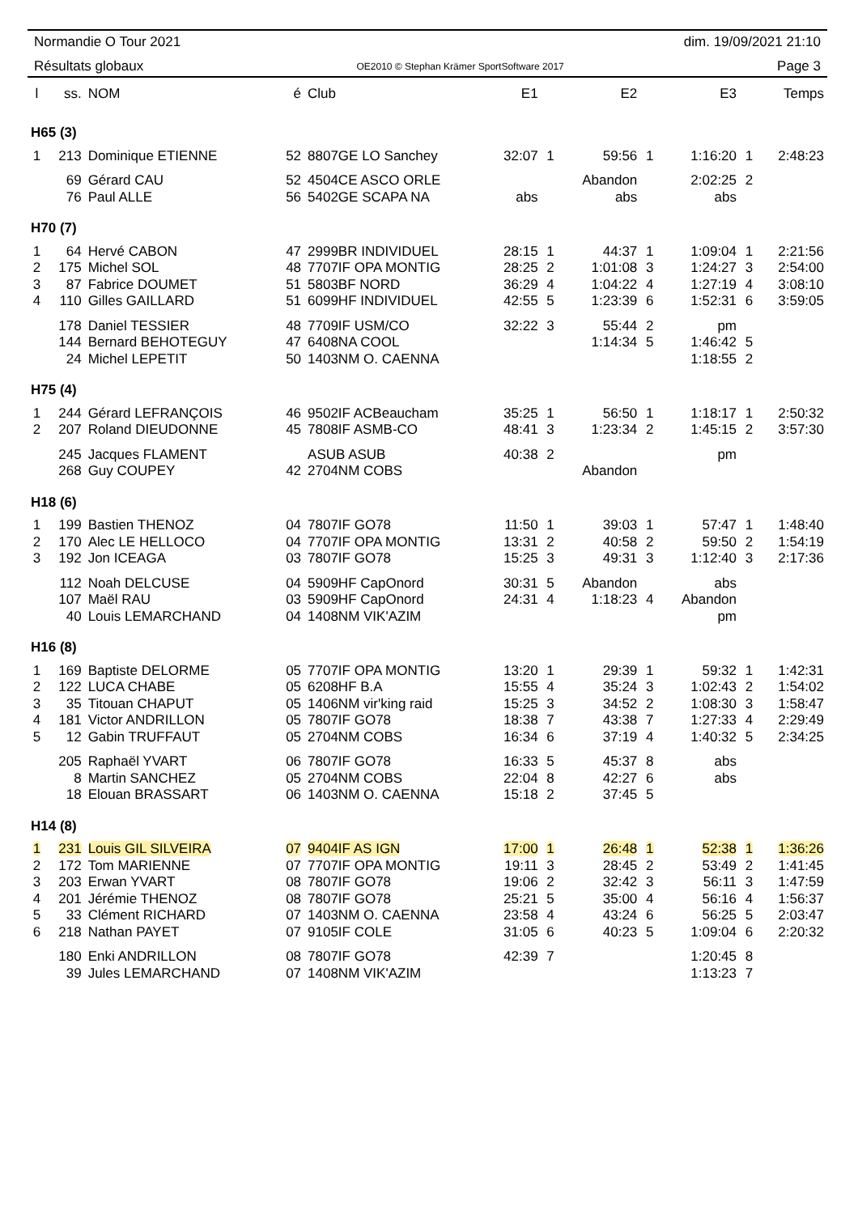Normandie O Tour 2021 dim. 19/09/2021 21:10
Résultats globaux OE2010 © Stephan Krämer SportSoftware 2017 Page 3
| l | ss. | NOM | é | Club | E1 | | E2 | | E3 | | Temps |
| --- | --- | --- | --- | --- | --- | --- | --- | --- | --- | --- | --- |
| H65 (3) | | | | | | | | | | | |
| 1 | 213 | Dominique ETIENNE | 52 | 8807GE LO Sanchey | 32:07 | 1 | 59:56 | 1 | 1:16:20 | 1 | 2:48:23 |
| | 69 | Gérard CAU | 52 | 4504CE ASCO ORLE | | | Abandon | | 2:02:25 | 2 | |
| | 76 | Paul ALLE | 56 | 5402GE SCAPA NA | abs | | abs | | abs | | |
| H70 (7) | | | | | | | | | | | |
| 1 | 64 | Hervé CABON | 47 | 2999BR INDIVIDUEL | 28:15 | 1 | 44:37 | 1 | 1:09:04 | 1 | 2:21:56 |
| 2 | 175 | Michel SOL | 48 | 7707IF OPA MONTIG | 28:25 | 2 | 1:01:08 | 3 | 1:24:27 | 3 | 2:54:00 |
| 3 | 87 | Fabrice DOUMET | 51 | 5803BF NORD | 36:29 | 4 | 1:04:22 | 4 | 1:27:19 | 4 | 3:08:10 |
| 4 | 110 | Gilles GAILLARD | 51 | 6099HF INDIVIDUEL | 42:55 | 5 | 1:23:39 | 6 | 1:52:31 | 6 | 3:59:05 |
| | 178 | Daniel TESSIER | 48 | 7709IF USM/CO | 32:22 | 3 | 55:44 | 2 | pm | | |
| | 144 | Bernard BEHOTEGUY | 47 | 6408NA COOL | | | 1:14:34 | 5 | 1:46:42 | 5 | |
| | 24 | Michel LEPETIT | 50 | 1403NM O. CAENNA | | | | | 1:18:55 | 2 | |
| H75 (4) | | | | | | | | | | | |
| 1 | 244 | Gérard LEFRANÇOIS | 46 | 9502IF ACBeaucham | 35:25 | 1 | 56:50 | 1 | 1:18:17 | 1 | 2:50:32 |
| 2 | 207 | Roland DIEUDONNE | 45 | 7808IF ASMB-CO | 48:41 | 3 | 1:23:34 | 2 | 1:45:15 | 2 | 3:57:30 |
| | 245 | Jacques FLAMENT | | ASUB ASUB | 40:38 | 2 | | | pm | | |
| | 268 | Guy COUPEY | 42 | 2704NM COBS | | | Abandon | | | | |
| H18 (6) | | | | | | | | | | | |
| 1 | 199 | Bastien THENOZ | 04 | 7807IF GO78 | 11:50 | 1 | 39:03 | 1 | 57:47 | 1 | 1:48:40 |
| 2 | 170 | Alec LE HELLOCO | 04 | 7707IF OPA MONTIG | 13:31 | 2 | 40:58 | 2 | 59:50 | 2 | 1:54:19 |
| 3 | 192 | Jon ICEAGA | 03 | 7807IF GO78 | 15:25 | 3 | 49:31 | 3 | 1:12:40 | 3 | 2:17:36 |
| | 112 | Noah DELCUSE | 04 | 5909HF CapOnord | 30:31 | 5 | Abandon | | abs | | |
| | 107 | Maël RAU | 03 | 5909HF CapOnord | 24:31 | 4 | 1:18:23 | 4 | Abandon | | |
| | 40 | Louis LEMARCHAND | 04 | 1408NM VIK'AZIM | | | | | pm | | |
| H16 (8) | | | | | | | | | | | |
| 1 | 169 | Baptiste DELORME | 05 | 7707IF OPA MONTIG | 13:20 | 1 | 29:39 | 1 | 59:32 | 1 | 1:42:31 |
| 2 | 122 | LUCA CHABE | 05 | 6208HF B.A | 15:55 | 4 | 35:24 | 3 | 1:02:43 | 2 | 1:54:02 |
| 3 | 35 | Titouan CHAPUT | 05 | 1406NM vir'king raid | 15:25 | 3 | 34:52 | 2 | 1:08:30 | 3 | 1:58:47 |
| 4 | 181 | Victor ANDRILLON | 05 | 7807IF GO78 | 18:38 | 7 | 43:38 | 7 | 1:27:33 | 4 | 2:29:49 |
| 5 | 12 | Gabin TRUFFAUT | 05 | 2704NM COBS | 16:34 | 6 | 37:19 | 4 | 1:40:32 | 5 | 2:34:25 |
| | 205 | Raphaël YVART | 06 | 7807IF GO78 | 16:33 | 5 | 45:37 | 8 | abs | | |
| | 8 | Martin SANCHEZ | 05 | 2704NM COBS | 22:04 | 8 | 42:27 | 6 | abs | | |
| | 18 | Elouan BRASSART | 06 | 1403NM O. CAENNA | 15:18 | 2 | 37:45 | 5 | | | |
| H14 (8) | | | | | | | | | | | |
| 1 | 231 | Louis GIL SILVEIRA | 07 | 9404IF AS IGN | 17:00 | 1 | 26:48 | 1 | 52:38 | 1 | 1:36:26 |
| 2 | 172 | Tom MARIENNE | 07 | 7707IF OPA MONTIG | 19:11 | 3 | 28:45 | 2 | 53:49 | 2 | 1:41:45 |
| 3 | 203 | Erwan YVART | 08 | 7807IF GO78 | 19:06 | 2 | 32:42 | 3 | 56:11 | 3 | 1:47:59 |
| 4 | 201 | Jérémie THENOZ | 08 | 7807IF GO78 | 25:21 | 5 | 35:00 | 4 | 56:16 | 4 | 1:56:37 |
| 5 | 33 | Clément RICHARD | 07 | 1403NM O. CAENNA | 23:58 | 4 | 43:24 | 6 | 56:25 | 5 | 2:03:47 |
| 6 | 218 | Nathan PAYET | 07 | 9105IF COLE | 31:05 | 6 | 40:23 | 5 | 1:09:04 | 6 | 2:20:32 |
| | 180 | Enki ANDRILLON | 08 | 7807IF GO78 | 42:39 | 7 | | | 1:20:45 | 8 | |
| | 39 | Jules LEMARCHAND | 07 | 1408NM VIK'AZIM | | | | | 1:13:23 | 7 | |